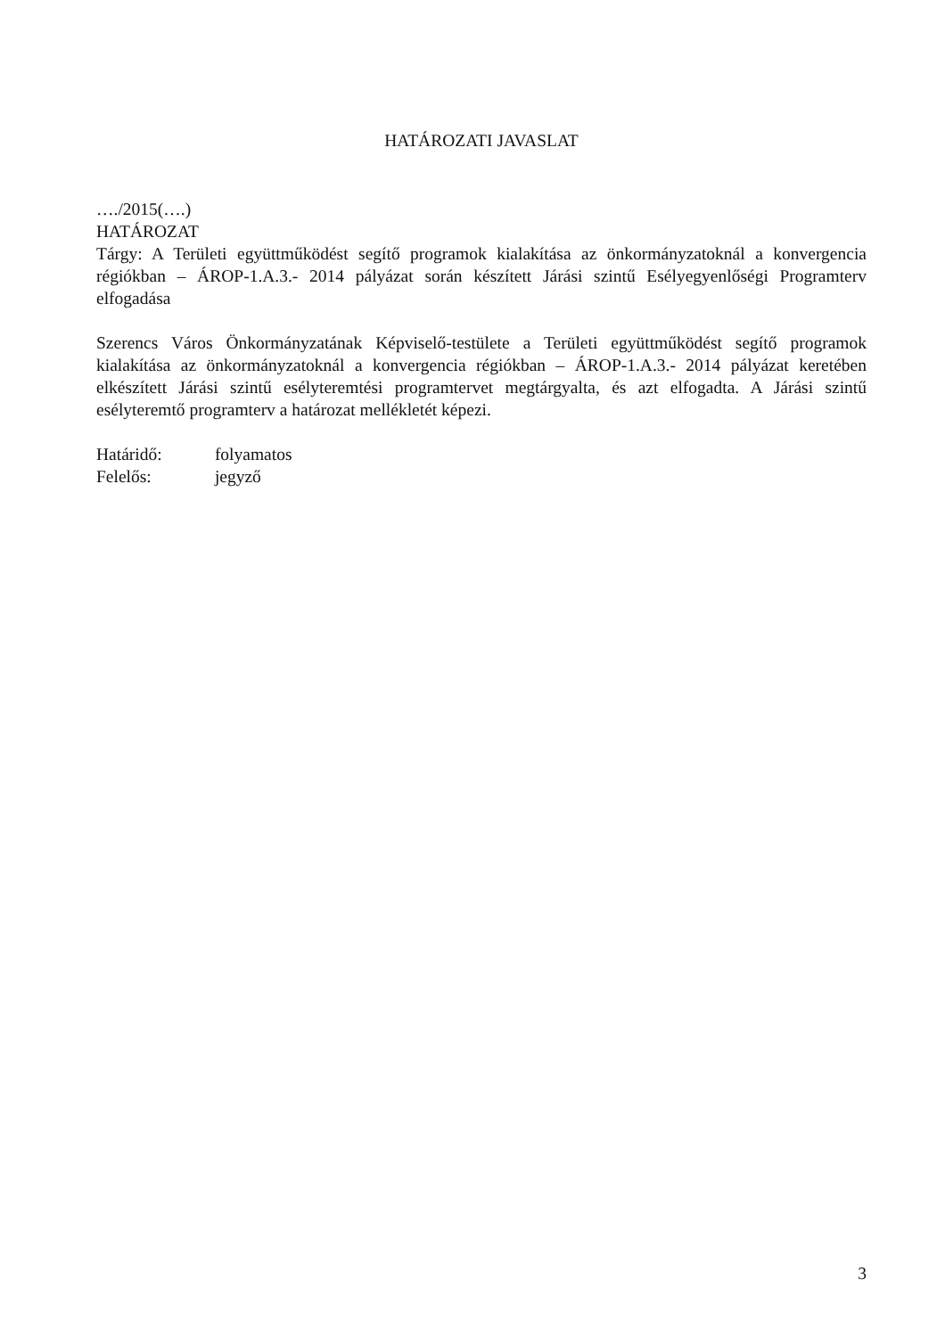HATÁROZATI JAVASLAT
…./2015(….)
HATÁROZAT
Tárgy: A Területi együttműködést segítő programok kialakítása az önkormányzatoknál a konvergencia régiókban – ÁROP-1.A.3.- 2014 pályázat során készített Járási szintű Esélyegyenlőségi Programterv elfogadása
Szerencs Város Önkormányzatának Képviselő-testülete a Területi együttműködést segítő programok kialakítása az önkormányzatoknál a konvergencia régiókban – ÁROP-1.A.3.- 2014 pályázat keretében elkészített Járási szintű esélyteremtési programtervet megtárgyalta, és azt elfogadta. A Járási szintű esélyteremtő programterv a határozat mellékletét képezi.
Határidő: folyamatos
Felelős: jegyző
3